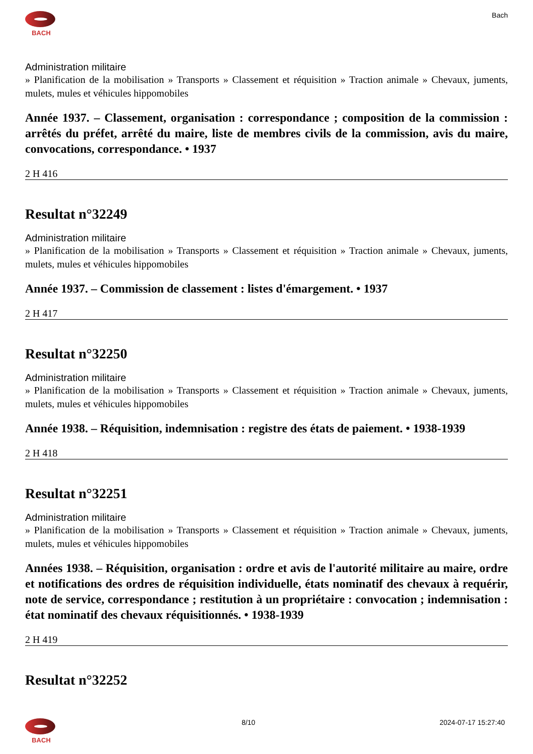BACH
Bach
Administration militaire
» Planification de la mobilisation » Transports » Classement et réquisition » Traction animale » Chevaux, juments, mulets, mules et véhicules hippomobiles
Année 1937. – Classement, organisation : correspondance ; composition de la commission : arrêtés du préfet, arrêté du maire, liste de membres civils de la commission, avis du maire, convocations, correspondance. • 1937
2 H 416
Resultat n°32249
Administration militaire
» Planification de la mobilisation » Transports » Classement et réquisition » Traction animale » Chevaux, juments, mulets, mules et véhicules hippomobiles
Année 1937. – Commission de classement : listes d'émargement. • 1937
2 H 417
Resultat n°32250
Administration militaire
» Planification de la mobilisation » Transports » Classement et réquisition » Traction animale » Chevaux, juments, mulets, mules et véhicules hippomobiles
Année 1938. – Réquisition, indemnisation : registre des états de paiement. • 1938-1939
2 H 418
Resultat n°32251
Administration militaire
» Planification de la mobilisation » Transports » Classement et réquisition » Traction animale » Chevaux, juments, mulets, mules et véhicules hippomobiles
Années 1938. – Réquisition, organisation : ordre et avis de l'autorité militaire au maire, ordre et notifications des ordres de réquisition individuelle, états nominatif des chevaux à requérir, note de service, correspondance ; restitution à un propriétaire : convocation ; indemnisation : état nominatif des chevaux réquisitionnés. • 1938-1939
2 H 419
Resultat n°32252
BACH
8/10 2024-07-17 15:27:40